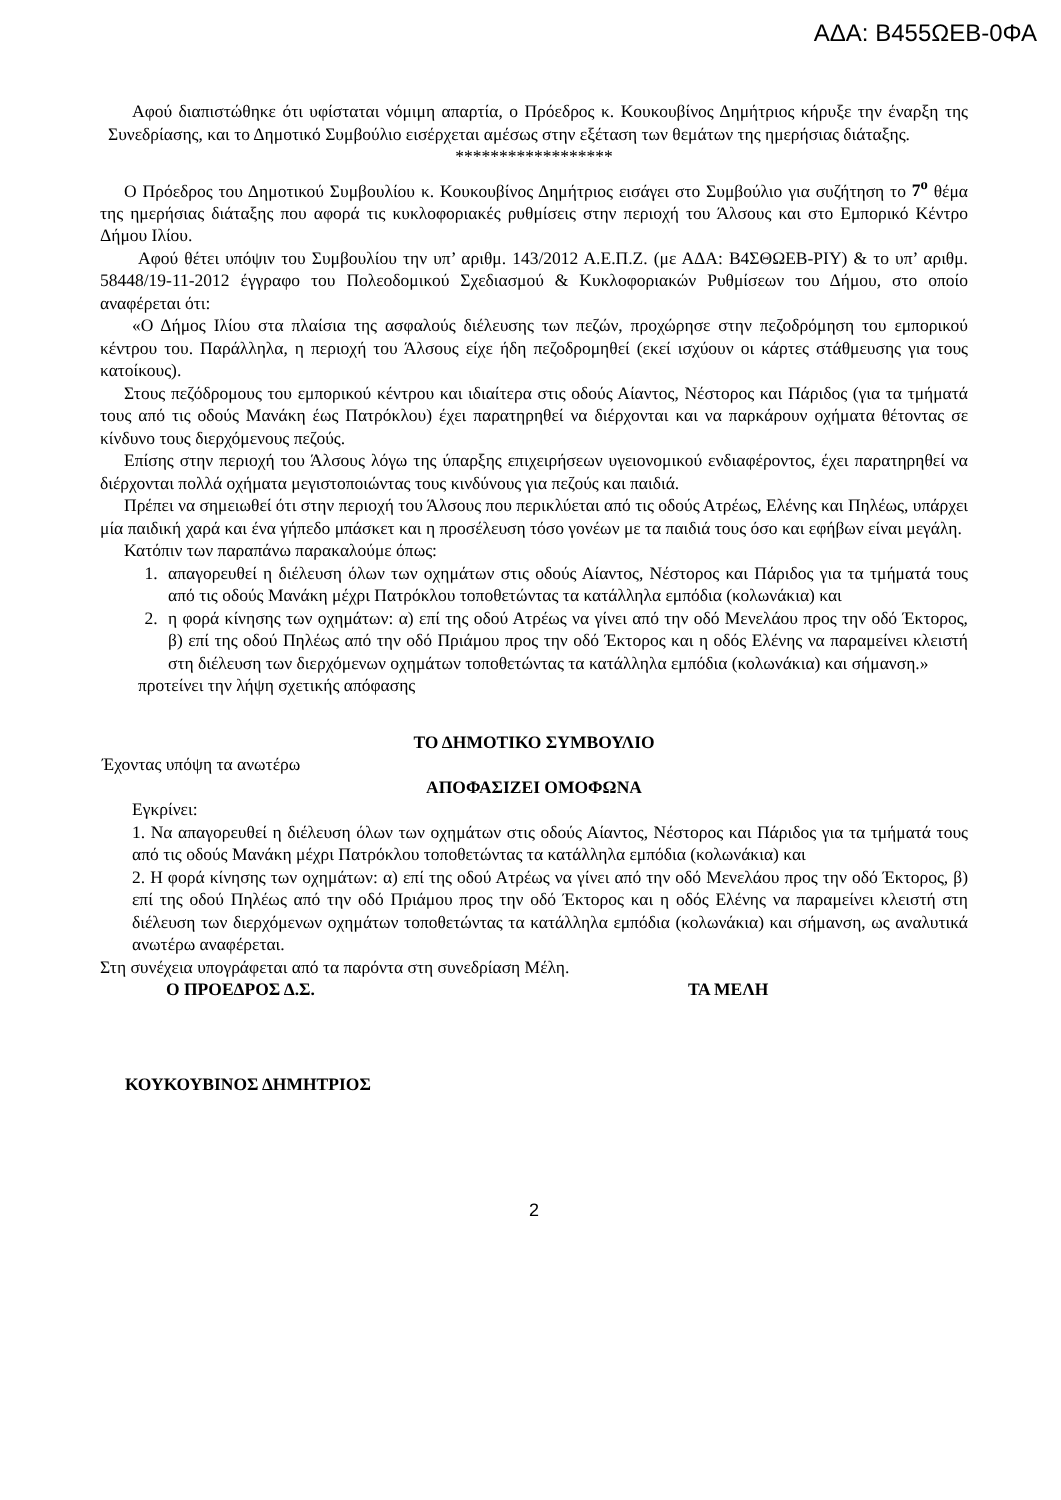ΑΔΑ: Β455ΩΕΒ-0ΦΑ
Αφού διαπιστώθηκε ότι υφίσταται νόμιμη απαρτία, ο Πρόεδρος κ. Κουκουβίνος Δημήτριος κήρυξε την έναρξη της Συνεδρίασης, και το Δημοτικό Συμβούλιο εισέρχεται αμέσως στην εξέταση των θεμάτων της ημερήσιας διάταξης.
******************
Ο Πρόεδρος του Δημοτικού Συμβουλίου κ. Κουκουβίνος Δημήτριος εισάγει στο Συμβούλιο για συζήτηση το 7<sup>ο</sup> θέμα της ημερήσιας διάταξης που αφορά τις κυκλοφοριακές ρυθμίσεις στην περιοχή του Άλσους και στο Εμπορικό Κέντρο Δήμου Ιλίου.
Αφού θέτει υπόψιν του Συμβουλίου την υπ’ αριθμ. 143/2012 Α.Ε.Π.Ζ. (με ΑΔΑ: Β4ΣΘΩΕΒ-ΡΙΥ) & το υπ’ αριθμ. 58448/19-11-2012 έγγραφο του Πολεοδομικού Σχεδιασμού & Κυκλοφοριακών Ρυθμίσεων του Δήμου, στο οποίο αναφέρεται ότι:
«Ο Δήμος Ιλίου στα πλαίσια της ασφαλούς διέλευσης των πεζών, προχώρησε στην πεζοδρόμηση του εμπορικού κέντρου του. Παράλληλα, η περιοχή του Άλσους είχε ήδη πεζοδρομηθεί (εκεί ισχύουν οι κάρτες στάθμευσης για τους κατοίκους).
Στους πεζόδρομους του εμπορικού κέντρου και ιδιαίτερα στις οδούς Αίαντος, Νέστορος και Πάριδος (για τα τμήματά τους από τις οδούς Μανάκη έως Πατρόκλου) έχει παρατηρηθεί να διέρχονται και να παρκάρουν οχήματα θέτοντας σε κίνδυνο τους διερχόμενους πεζούς.
Επίσης στην περιοχή του Άλσους λόγω της ύπαρξης επιχειρήσεων υγειονομικού ενδιαφέροντος, έχει παρατηρηθεί να διέρχονται πολλά οχήματα μεγιστοποιώντας τους κινδύνους για πεζούς και παιδιά.
Πρέπει να σημειωθεί ότι στην περιοχή του Άλσους που περικλύεται από τις οδούς Ατρέως, Ελένης και Πηλέως, υπάρχει μία παιδική χαρά και ένα γήπεδο μπάσκετ και η προσέλευση τόσο γονέων με τα παιδιά τους όσο και εφήβων είναι μεγάλη.
Κατόπιν των παραπάνω παρακαλούμε όπως:
1. απαγορευθεί η διέλευση όλων των οχημάτων στις οδούς Αίαντος, Νέστορος και Πάριδος για τα τμήματά τους από τις οδούς Μανάκη μέχρι Πατρόκλου τοποθετώντας τα κατάλληλα εμπόδια (κολωνάκια) και
2. η φορά κίνησης των οχημάτων: α) επί της οδού Ατρέως να γίνει από την οδό Μενελάου προς την οδό Έκτορος, β) επί της οδού Πηλέως από την οδό Πριάμου προς την οδό Έκτορος και η οδός Ελένης να παραμείνει κλειστή στη διέλευση των διερχόμενων οχημάτων τοποθετώντας τα κατάλληλα εμπόδια (κολωνάκια) και σήμανση.»
προτείνει την λήψη σχετικής απόφασης
ΤΟ ΔΗΜΟΤΙΚΟ ΣΥΜΒΟΥΛΙΟ
Έχοντας υπόψη τα ανωτέρω
ΑΠΟΦΑΣΙΖΕΙ ΟΜΟΦΩΝΑ
Εγκρίνει:
1. Να απαγορευθεί η διέλευση όλων των οχημάτων στις οδούς Αίαντος, Νέστορος και Πάριδος για τα τμήματά τους από τις οδούς Μανάκη μέχρι Πατρόκλου τοποθετώντας τα κατάλληλα εμπόδια (κολωνάκια) και
2. Η φορά κίνησης των οχημάτων: α) επί της οδού Ατρέως να γίνει από την οδό Μενελάου προς την οδό Έκτορος, β) επί της οδού Πηλέως από την οδό Πριάμου προς την οδό Έκτορος και η οδός Ελένης να παραμείνει κλειστή στη διέλευση των διερχόμενων οχημάτων τοποθετώντας τα κατάλληλα εμπόδια (κολωνάκια) και σήμανση, ως αναλυτικά ανωτέρω αναφέρεται.
Στη συνέχεια υπογράφεται από τα παρόντα στη συνεδρίαση Μέλη.
Ο ΠΡΟΕΔΡΟΣ Δ.Σ. ΤΑ ΜΕΛΗ
ΚΟΥΚΟΥΒΙΝΟΣ ΔΗΜΗΤΡΙΟΣ
2